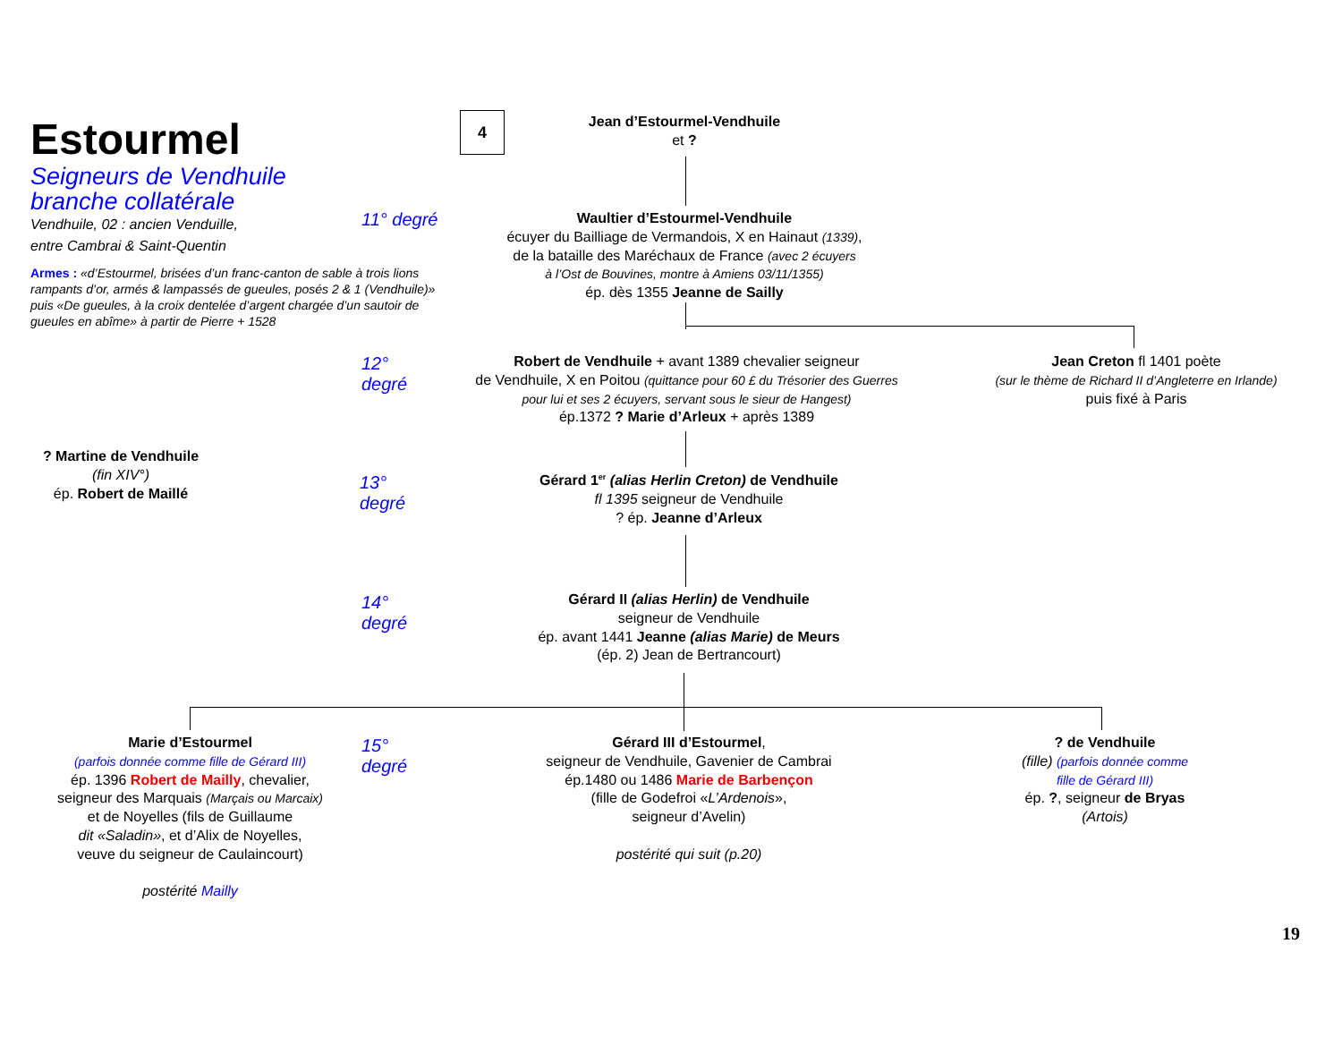Estourmel
Seigneurs de Vendhuile
branche collatérale
Vendhuile, 02 : ancien Venduille,
entre Cambrai & Saint-Quentin
Armes : «d’Estourmel, brisées d’un franc-canton de sable à trois lions rampants d’or, armés & lampassés de gueules, posés 2 & 1 (Vendhuile)» puis «De gueules, à la croix dentelée d’argent chargée d’un sautoir de gueules en abîme» à partir de Pierre + 1528
4
Jean d’Estourmel-Vendhuile
et ?
11° degré
Waultier d’Estourmel-Vendhuile
écuyer du Bailliage de Vermandois, X en Hainaut (1339),
de la bataille des Maréchaux de France (avec 2 écuyers
à l’Ost de Bouvines, montre à Amiens 03/11/1355)
ép. dès 1355 Jeanne de Sailly
12°
degré
Robert de Vendhuile + avant 1389 chevalier seigneur
de Vendhuile, X en Poitou (quittance pour 60 £ du Trésorier des Guerres
pour lui et ses 2 écuyers, servant sous le sieur de Hangest)
ép.1372 ? Marie d’Arleux + après 1389
Jean Creton fl 1401 poète
(sur le thème de Richard II d’Angleterre en Irlande)
puis fixé à Paris
? Martine de Vendhuile
(fin XIV°)
ép. Robert de Maillé
13°
degré
Gérard 1<sup>er</sup> (alias Herlin Creton) de Vendhuile
fl 1395 seigneur de Vendhuile
? ép. Jeanne d’Arleux
14°
degré
Gérard II (alias Herlin) de Vendhuile
seigneur de Vendhuile
ép. avant 1441 Jeanne (alias Marie) de Meurs
(ép. 2) Jean de Bertrancourt)
Marie d’Estourmel
(parfois donnée comme fille de Gérard III)
ép. 1396 Robert de Mailly, chevalier,
seigneur des Marquais (Marçais ou Marcaix)
et de Noyelles (fils de Guillaume
dit «Saladin», et d’Alix de Noyelles,
veuve du seigneur de Caulaincourt)
postérité Mailly
15°
degré
Gérard III d’Estourmel,
seigneur de Vendhuile, Gavenier de Cambrai
ép.1480 ou 1486 Marie de Barbençon
(fille de Godefroi «L’Ardenois»,
seigneur d’Avelin)
postérité qui suit (p.20)
? de Vendhuile
(fille) (parfois donnée comme
fille de Gérard III)
ép. ?, seigneur de Bryas
(Artois)
19